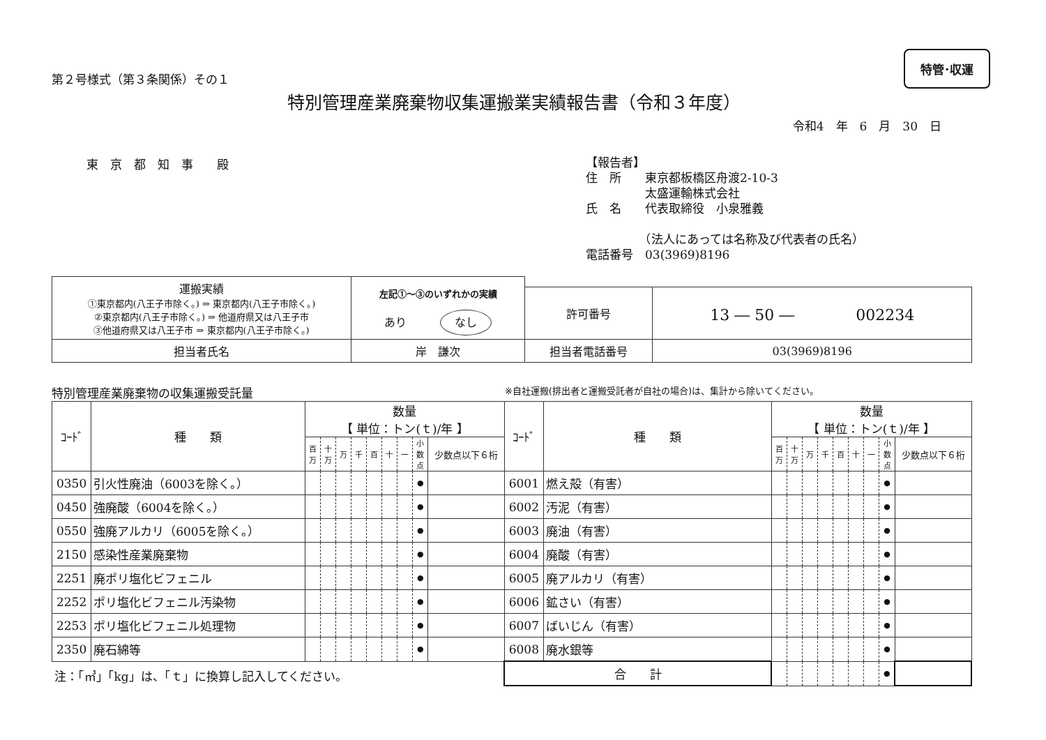第２号様式（第３条関係）その１
特管･収運
特別管理産業廃棄物収集運搬業実績報告書（令和３年度）
令和4　年　6　月　30　日
東　京　都　知　事　　殿
【報告者】
住　所　　東京都板橋区舟渡2-10-3
　　　　　太盛運輸株式会社
氏　名　　代表取締役　小泉雅義
　　　　　（法人にあっては名称及び代表者の氏名）
電話番号　03(3969)8196
| 運搬実績 ①東京都内(八王子市除く。) ⇒ 東京都内(八王子市除く。) ②東京都内(八王子市除く。) ⇒ 他道府県又は八王子市 ③他道府県又は八王子市 ⇒ 東京都内(八王子市除く。) | 左記①～③のいずれかの実績 あり なし | | |
| | | 許可番号 | 13 ― 50 ― 002234 |
| 担当者氏名 | 岸 謙次 | 担当者電話番号 | 03(3969)8196 |
特別管理産業廃棄物の収集運搬受託量 ※自社運搬(排出者と運搬受託者が自社の場合)は、集計から除いてください。
| ｺｰﾄﾞ | 種 類 | 数量 【 単位：トン(ｔ)/年 】 | | | | | | | | | ｺｰﾄﾞ | 種 類 | 数量 【 単位：トン(ｔ)/年 】 | | | | | | | | |
| --- | --- | --- | --- | --- | --- | --- | --- | --- | --- | --- | --- | --- | --- | --- | --- | --- | --- | --- | --- | --- | --- |
| | | 百万 | 十万 | 万 | 千 | 百 | 十 | 一 | 小数点 | 少数点以下６桁 | | | 百万 | 十万 | 万 | 千 | 百 | 十 | 一 | 小数点 | 少数点以下６桁 |
| 0350 | 引火性廃油（6003を除く。） | | | | | | | | ● | | 6001 | 燃え殻（有害） | | | | | | | | ● | |
| 0450 | 強廃酸（6004を除く。） | | | | | | | | ● | | 6002 | 汚泥（有害） | | | | | | | | ● | |
| 0550 | 強廃アルカリ（6005を除く。） | | | | | | | | ● | | 6003 | 廃油（有害） | | | | | | | | ● | |
| 2150 | 感染性産業廃棄物 | | | | | | | | ● | | 6004 | 廃酸（有害） | | | | | | | | ● | |
| 2251 | 廃ポリ塩化ビフェニル | | | | | | | | ● | | 6005 | 廃アルカリ（有害） | | | | | | | | ● | |
| 2252 | ポリ塩化ビフェニル汚染物 | | | | | | | | ● | | 6006 | 鉱さい（有害） | | | | | | | | ● | |
| 2253 | ポリ塩化ビフェニル処理物 | | | | | | | | ● | | 6007 | ばいじん（有害） | | | | | | | | ● | |
| 2350 | 廃石綿等 | | | | | | | | ● | | 6008 | 廃水銀等 | | | | | | | | ● | |
| 注：「㎥」「kg」は、「ｔ」に換算し記入してください。 | | | | | | | | | | | 合 計 | | | | | | | | | ● | |